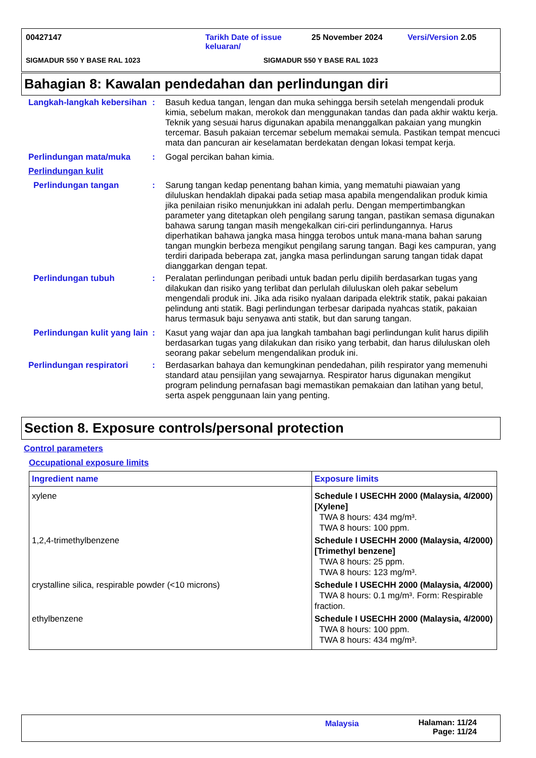00427147 Tarikh Date of issue keluaran/ 25 November 2024 Versi/Version 2.05
SIGMADUR 550 Y BASE RAL 1023 SIGMADUR 550 Y BASE RAL 1023
Bahagian 8: Kawalan pendedahan dan perlindungan diri
Langkah-langkah kebersihan
:
Basuh kedua tangan, lengan dan muka sehingga bersih setelah mengendali produk kimia, sebelum makan, merokok dan menggunakan tandas dan pada akhir waktu kerja. Teknik yang sesuai harus digunakan apabila menanggalkan pakaian yang mungkin tercemar. Basuh pakaian tercemar sebelum memakai semula. Pastikan tempat mencuci mata dan pancuran air keselamatan berdekatan dengan lokasi tempat kerja.
Perlindungan mata/muka
:
Gogal percikan bahan kimia.
Perlindungan kulit
Perlindungan tangan
:
Sarung tangan kedap penentang bahan kimia, yang mematuhi piawaian yang diluluskan hendaklah dipakai pada setiap masa apabila mengendalikan produk kimia jika penilaian risiko menunjukkan ini adalah perlu. Dengan mempertimbangkan parameter yang ditetapkan oleh pengilang sarung tangan, pastikan semasa digunakan bahawa sarung tangan masih mengekalkan ciri-ciri perlindungannya. Harus diperhatikan bahawa jangka masa hingga terobos untuk mana-mana bahan sarung tangan mungkin berbeza mengikut pengilang sarung tangan. Bagi kes campuran, yang terdiri daripada beberapa zat, jangka masa perlindungan sarung tangan tidak dapat dianggarkan dengan tepat.
Perlindungan tubuh
:
Peralatan perlindungan peribadi untuk badan perlu dipilih berdasarkan tugas yang dilakukan dan risiko yang terlibat dan perlulah diluluskan oleh pakar sebelum mengendali produk ini. Jika ada risiko nyalaan daripada elektrik statik, pakai pakaian pelindung anti statik. Bagi perlindungan terbesar daripada nyahcas statik, pakaian harus termasuk baju senyawa anti statik, but dan sarung tangan.
Perlindungan kulit yang lain
:
Kasut yang wajar dan apa jua langkah tambahan bagi perlindungan kulit harus dipilih berdasarkan tugas yang dilakukan dan risiko yang terbabit, dan harus diluluskan oleh seorang pakar sebelum mengendalikan produk ini.
Perlindungan respiratori
:
Berdasarkan bahaya dan kemungkinan pendedahan, pilih respirator yang memenuhi standard atau pensijilan yang sewajarnya. Respirator harus digunakan mengikut program pelindung pernafasan bagi memastikan pemakaian dan latihan yang betul, serta aspek penggunaan lain yang penting.
Section 8. Exposure controls/personal protection
Control parameters
Occupational exposure limits
| Ingredient name | Exposure limits |
| --- | --- |
| xylene | Schedule I USECHH 2000 (Malaysia, 4/2000) [Xylene] TWA 8 hours: 434 mg/m³. TWA 8 hours: 100 ppm. |
| 1,2,4-trimethylbenzene | Schedule I USECHH 2000 (Malaysia, 4/2000) [Trimethyl benzene] TWA 8 hours: 25 ppm. TWA 8 hours: 123 mg/m³. |
| crystalline silica, respirable powder (<10 microns) | Schedule I USECHH 2000 (Malaysia, 4/2000) TWA 8 hours: 0.1 mg/m³. Form: Respirable fraction. |
| ethylbenzene | Schedule I USECHH 2000 (Malaysia, 4/2000) TWA 8 hours: 100 ppm. TWA 8 hours: 434 mg/m³. |
Malaysia Halaman: 11/24
Page: 11/24